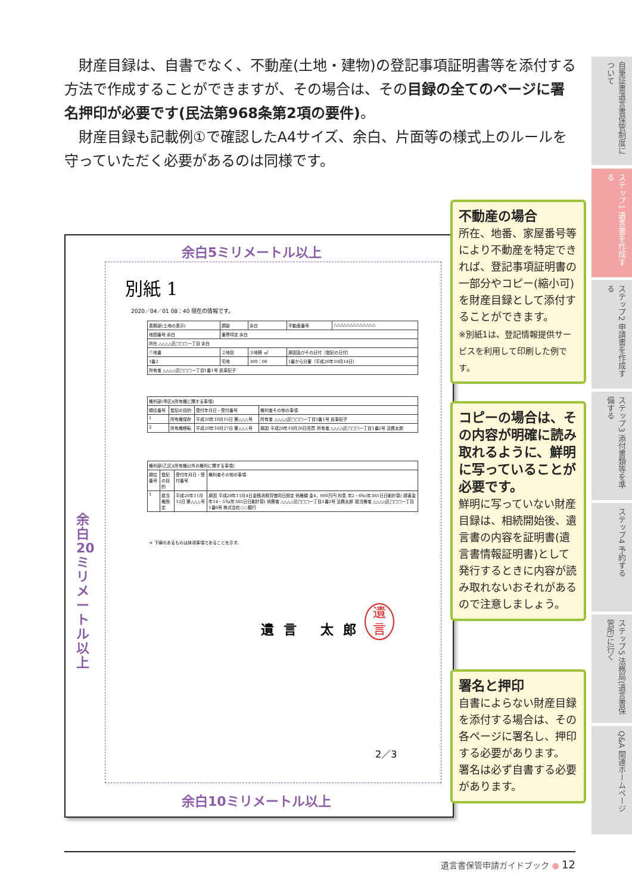財産目録は、自書でなく、不動産(土地・建物)の登記事項証明書等を添付する方法で作成することができますが、その場合は、その目録の全てのページに署名押印が必要です(民法第968条第2項の要件)。
財産目録も記載例①で確認したA4サイズ、余白、片面等の様式上のルールを守っていただく必要があるのは同様です。
余白5ミリメートル以上
余白20ミリメートル以上
別紙 1
2020／04／01 08：40 現在の情報です。
| 表題部(土地の表示) | 調製 | 余白 | 不動産番号 | △△△△△△△△△△△△△ |
| 地図番号 余白 | 筆界特定 余白 | | | |
| 所在 △△△△区□□□一丁目 余白 | | | | |
| ①地番 | ②地目 | ③地積 ㎡ | 原因及びその日付〔登記の日付〕 | |
| 1番2 | 宅地 | 300：00 | 1番から分筆〔平成20年10月14日〕 | |
| 所有者 △△△△区□□□一丁目1番1号 民事記子 | | | | |
| 権利部(甲区)(所有権に関する事項) | | | |
| 順位番号 | 登記の目的 | 受付年月日・受付番号 | 権利者その他の事項 |
| 1 | 所有権保存 | 平成20年10月15日 第△△△号 | 所有者 △△△△区□□□一丁目1番1号 民事記子 |
| 2 | 所有権移転 | 平成20年10月27日 第△△△号 | 原因 平成20年10月26日売買 所有者 △△△△区□□□一丁目1番2号 法務太郎 |
| 権利部(乙区)(所有権以外の権利に関する事項) | | | |
| 順位番号 | 登記の目的 | 受付年月日・受付番号 | 権利者その他の事項 |
| 1 | 抵当権設定 | 平成20年11月12日 第△△△号 | 原因 平成20年11月4日金銭消費貸借同日設定 債権額 金4，000万円 利息 年2・6％(年365日日割計算) 損害金 年14・5％(年365日日割計算) 債務者 △△△△区□□□一丁目1番2号 法務太郎 抵当権者 △△△△区□□□一丁目1番6号 株式会社○○銀行 |
＊ 下線のあるものは抹消事項であることを示す。
遺言 太郎
遺
言
2／3
余白10ミリメートル以上
不動産の場合
所在、地番、家屋番号等により不動産を特定できれば、登記事項証明書の一部分やコピー(縮小可)を財産目録として添付することができます。
※別紙1は、登記情報提供サービスを利用して印刷した例です。
コピーの場合は、その内容が明確に読み取れるように、鮮明に写っていることが必要です。
鮮明に写っていない財産目録は、相続開始後、遺言書の内容を証明書(遺言書情報証明書)として発行するときに内容が読み取れないおそれがあるので注意しましょう。
署名と押印
自書によらない財産目録を添付する場合は、その各ページに署名し、押印する必要があります。
署名は必ず自書する必要があります。
自筆証書遺言書保管制度について
ステップ1 遺言書を作成する
ステップ2 申請書を作成する
ステップ3 添付書類等を準備する
ステップ4 予約する
ステップ5 法務局(遺言書保管所)に行く
Q&A 関連ホームページ
遺言書保管申請ガイドブック ● 12